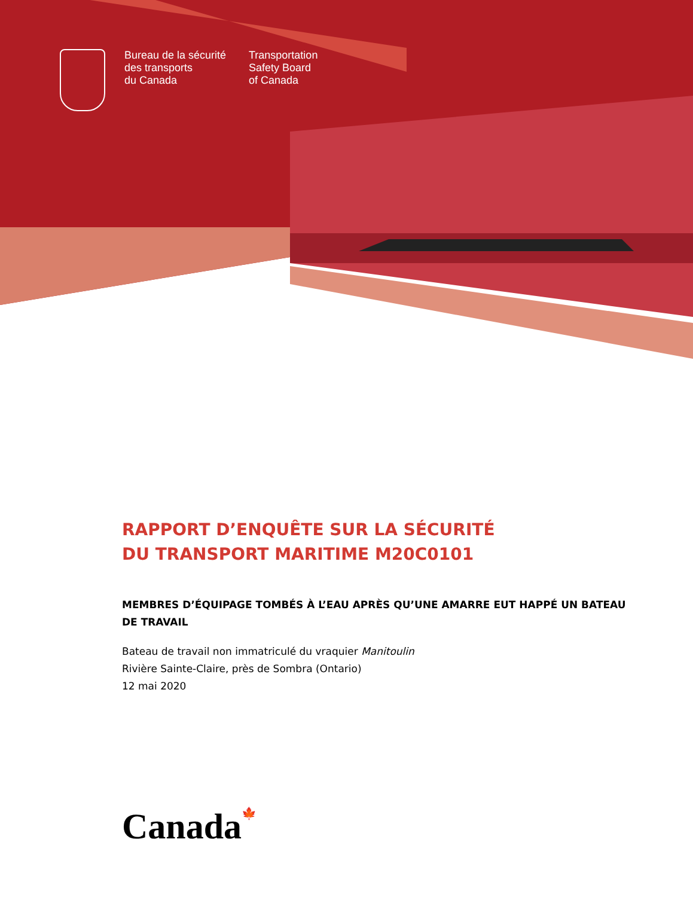Bureau de la sécurité
des transports
du Canada
Transportation
Safety Board
of Canada
RAPPORT D’ENQUÊTE SUR LA SÉCURITÉ
DU TRANSPORT MARITIME M20C0101
MEMBRES D’ÉQUIPAGE TOMBÉS À L’EAU APRÈS QU’UNE AMARRE EUT HAPPÉ UN BATEAU DE TRAVAIL
Bateau de travail non immatriculé du vraquier Manitoulin
Rivière Sainte-Claire, près de Sombra (Ontario)
12 mai 2020
Canada🍁